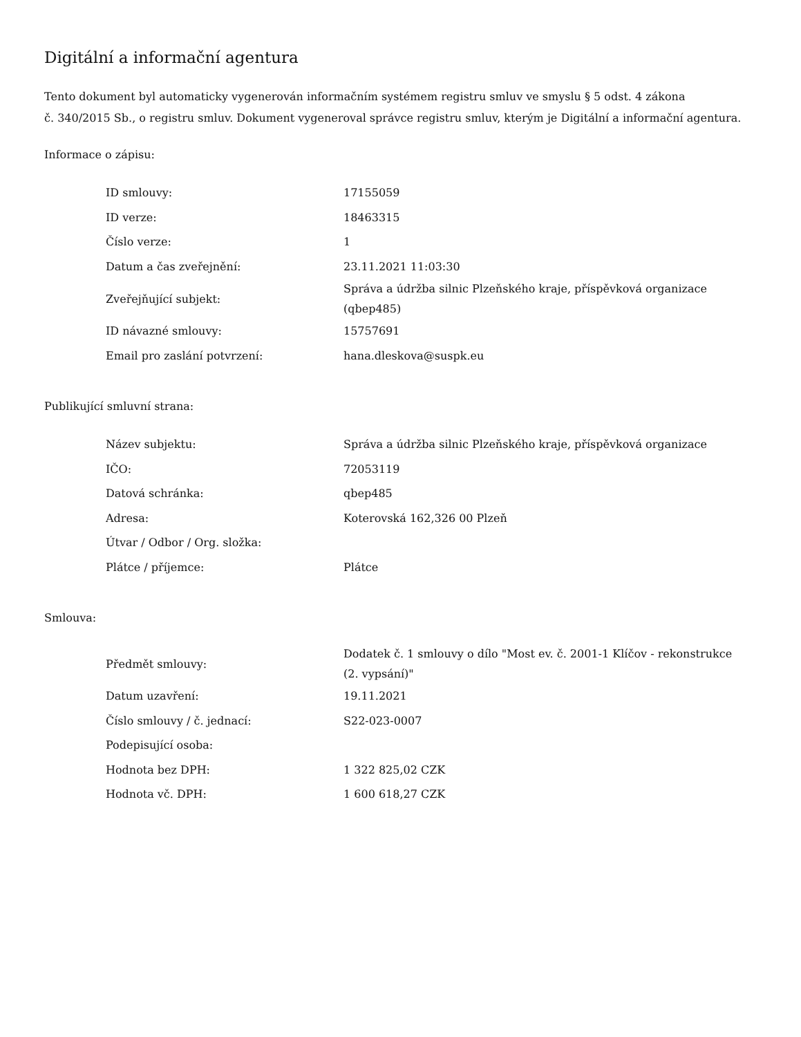Digitální a informační agentura
Tento dokument byl automaticky vygenerován informačním systémem registru smluv ve smyslu § 5 odst. 4 zákona
č. 340/2015 Sb., o registru smluv. Dokument vygeneroval správce registru smluv, kterým je Digitální a informační agentura.
Informace o zápisu:
| ID smlouvy: | 17155059 |
| ID verze: | 18463315 |
| Číslo verze: | 1 |
| Datum a čas zveřejnění: | 23.11.2021 11:03:30 |
| Zveřejňující subjekt: | Správa a údržba silnic Plzeňského kraje, příspěvková organizace (qbep485) |
| ID návazné smlouvy: | 15757691 |
| Email pro zaslání potvrzení: | hana.dleskova@suspk.eu |
Publikující smluvní strana:
| Název subjektu: | Správa a údržba silnic Plzeňského kraje, příspěvková organizace |
| IČO: | 72053119 |
| Datová schránka: | qbep485 |
| Adresa: | Koterovská 162,326 00 Plzeň |
| Útvar / Odbor / Org. složka: | |
| Plátce / příjemce: | Plátce |
Smlouva:
| Předmět smlouvy: | Dodatek č. 1 smlouvy o dílo "Most ev. č. 2001-1 Klíčov - rekonstrukce (2. vypsání)" |
| Datum uzavření: | 19.11.2021 |
| Číslo smlouvy / č. jednací: | S22-023-0007 |
| Podepisující osoba: | |
| Hodnota bez DPH: | 1 322 825,02 CZK |
| Hodnota vč. DPH: | 1 600 618,27 CZK |